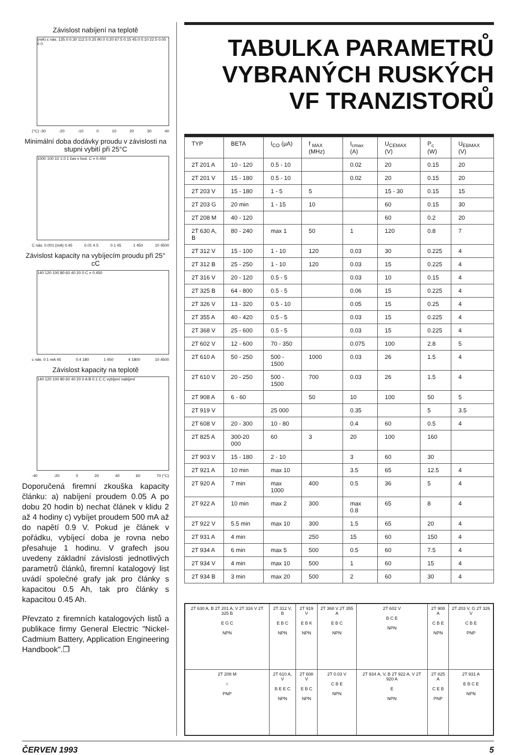Závislost nabíjení na teplotě
(mA) c nás. 135.0 0.30 112.5 0.25 90.0 0.20 67.5 0.15 45.0 0.10 22.5 0.05 0 0
(°C) -30 -20 -10 0 10 20 30 40
Minimální doba dodávky proudu v závislosti na stupni vybití při 25°C
1000 100 10 1.0 1 čas v hod. C = 0.450
C nás. 0.001 (mA) 0.45 0.01 4.5 0.1 45 1 450 10 4500
Závislost kapacity na vybíjecím proudu při 25° cC
140 120 100 80 60 40 20 0 C = 0.450
c nás. 0.1 mA 45 0.4 180 1 450 4 1800 10 4500
Závislost kapacity na teplotě
140 120 100 80 60 40 20 0 A B 0.1 C C vybíjení nabíjení
-40 -20 0 20 40 60 70 (°C)
Doporučená firemní zkouška kapacity článku: a) nabíjení proudem 0.05 A po dobu 20 hodin b) nechat článek v klidu 2 až 4 hodiny c) vybíjet proudem 500 mA až do napětí 0.9 V. Pokud je článek v pořádku, vybíjecí doba je rovna nebo přesahuje 1 hodinu. V grafech jsou uvedeny základní závislosti jednotlivých parametrů článků, firemní katalogový list uvádí společné grafy jak pro články s kapacitou 0.5 Ah, tak pro články s kapacitou 0.45 Ah.
Převzato z firemních katalogových listů a publikace firmy General Electric "Nickel-Cadmium Battery, Application Engineering Handbook".❐
TABULKA PARAMETRŮ
VYBRANÝCH RUSKÝCH
VF TRANZISTORŮ
| TYP | BETA | I<sub>CO</sub> (µA) | f <sub>MAX</sub> (MHz) | I<sub>cmax</sub> (A) | U<sub>CEMAX</sub> (V) | P<sub>c</sub> (W) | U<sub>EBMAX</sub> (V) |
| --- | --- | --- | --- | --- | --- | --- | --- |
| 2T 201 A | 10 - 120 | 0.5 - 10 | | 0.02 | 20 | 0.15 | 20 |
| 2T 201 V | 15 - 180 | 0.5 - 10 | | 0.02 | 20 | 0.15 | 20 |
| 2T 203 V | 15 - 180 | 1 - 5 | 5 | | 15 - 30 | 0.15 | 15 |
| 2T 203 G | 20 min | 1 - 15 | 10 | | 60 | 0.15 | 30 |
| 2T 208 M | 40 - 120 | | | | 60 | 0.2 | 20 |
| 2T 630 A, B | 80 - 240 | max 1 | 50 | 1 | 120 | 0.8 | 7 |
| 2T 312 V | 15 - 100 | 1 - 10 | 120 | 0.03 | 30 | 0.225 | 4 |
| 2T 312 B | 25 - 250 | 1 - 10 | 120 | 0.03 | 15 | 0.225 | 4 |
| 2T 316 V | 20 - 120 | 0.5 - 5 | | 0.03 | 10 | 0.15 | 4 |
| 2T 325 B | 64 - 800 | 0.5 - 5 | | 0.06 | 15 | 0.225 | 4 |
| 2T 326 V | 13 - 320 | 0.5 - 10 | | 0.05 | 15 | 0.25 | 4 |
| 2T 355 A | 40 - 420 | 0.5 - 5 | | 0.03 | 15 | 0.225 | 4 |
| 2T 368 V | 25 - 600 | 0.5 - 5 | | 0.03 | 15 | 0.225 | 4 |
| 2T 602 V | 12 - 600 | 70 - 350 | | 0.075 | 100 | 2.8 | 5 |
| 2T 610 A | 50 - 250 | 500 - 1500 | 1000 | 0.03 | 26 | 1.5 | 4 |
| 2T 610 V | 20 - 250 | 500 - 1500 | 700 | 0.03 | 26 | 1.5 | 4 |
| 2T 908 A | 6 - 60 | | 50 | 10 | 100 | 50 | 5 |
| 2T 919 V | | 25 000 | | 0.35 | | 5 | 3.5 |
| 2T 608 V | 20 - 300 | 10 - 80 | | 0.4 | 60 | 0.5 | 4 |
| 2T 825 A | 300-20 000 | 60 | 3 | 20 | 100 | 160 | |
| 2T 903 V | 15 - 180 | 2 - 10 | | 3 | 60 | 30 | |
| 2T 921 A | 10 min | max 10 | | 3.5 | 65 | 12.5 | 4 |
| 2T 920 A | 7 min | max 1000 | 400 | 0.5 | 36 | 5 | 4 |
| 2T 922 A | 10 min | max 2 | 300 | max 0.8 | 65 | 8 | 4 |
| 2T 922 V | 5.5 min | max 10 | 300 | 1.5 | 65 | 20 | 4 |
| 2T 931 A | 4 min | | 250 | 15 | 60 | 150 | 4 |
| 2T 934 A | 6 min | max 5 | 500 | 0.5 | 60 | 7.5 | 4 |
| 2T 934 V | 4 min | max 10 | 500 | 1 | 60 | 15 | 4 |
| 2T 934 B | 3 min | max 20 | 500 | 2 | 60 | 30 | 4 |
| 2T 630 A, B 2T 201 A, V 2T 316 V 2T 325 B E G C NPN | 2T 312 V, B E B C NPN | 2T 919 V E B K NPN | 2T 368 V 2T 355 A E B C NPN | 2T 602 V B C E NPN | 2T 908 A C B E NPN | 2T 203 V, G 2T 326 V C B E PNP |
| 2T 208 M ○ PNP | 2T 610 A, V B E E C NPN | 2T 608 V E B C NPN | 2T 0.03 V C B E NPN | 2T 934 A, V, B 2T 922 A, V 2T 920 A E NPN | 2T 825 A C E B PNP | 2T 931 A E B C E NPN |
ČERVEN 1993 5